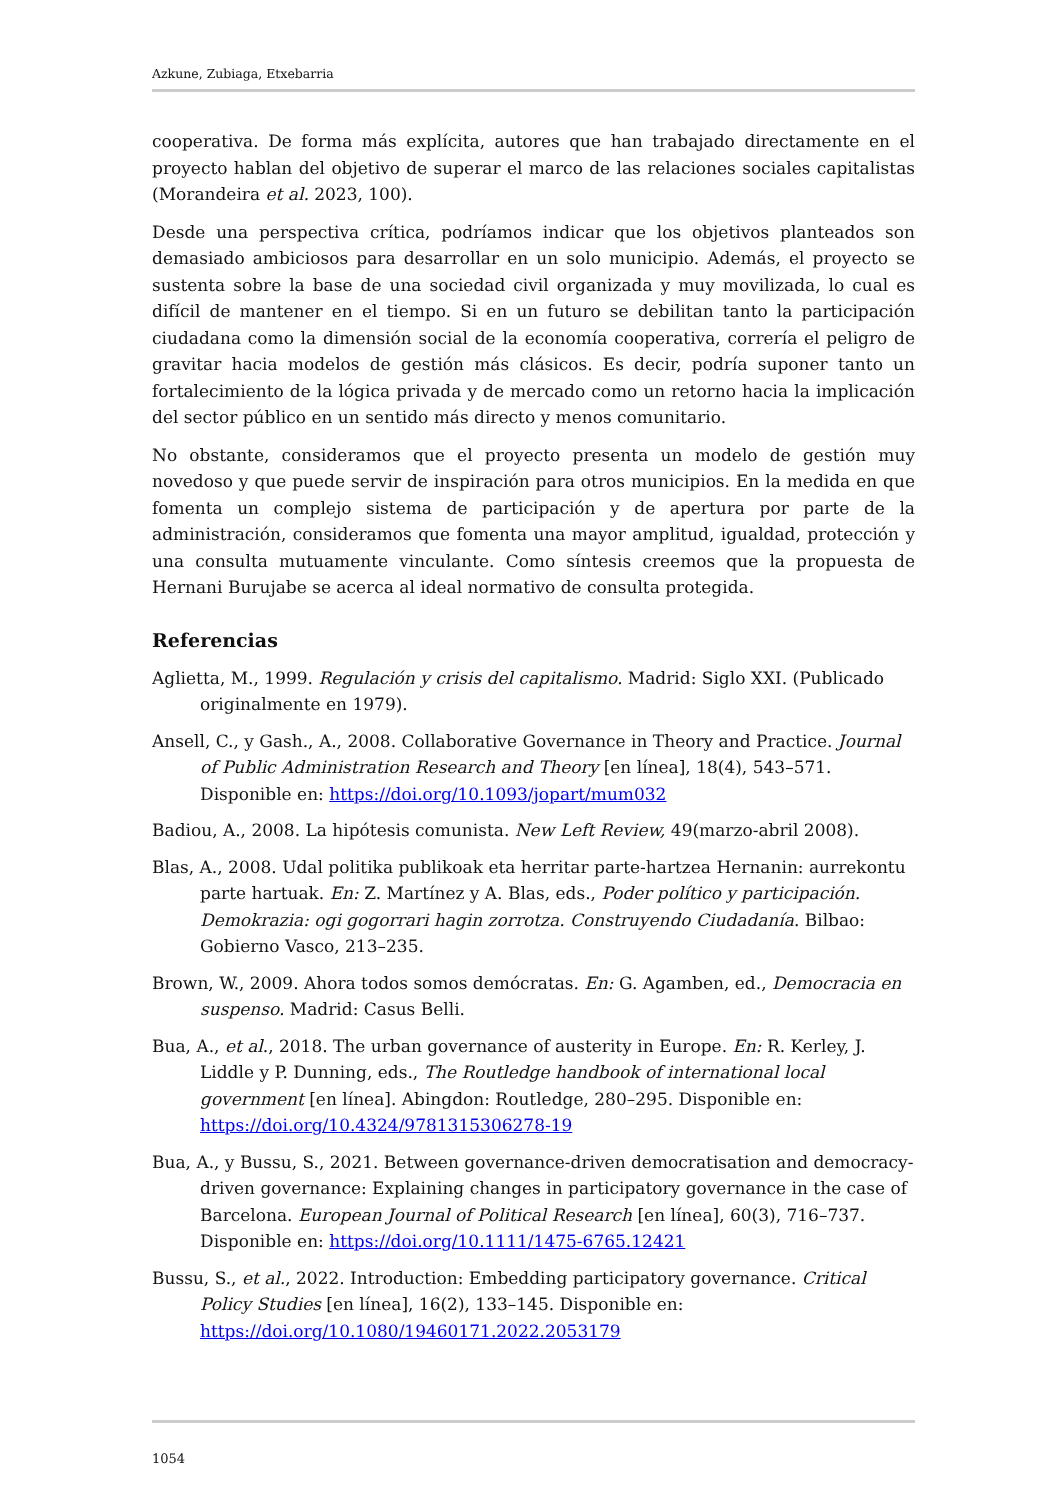Azkune, Zubiaga, Etxebarria
cooperativa. De forma más explícita, autores que han trabajado directamente en el proyecto hablan del objetivo de superar el marco de las relaciones sociales capitalistas (Morandeira et al. 2023, 100).
Desde una perspectiva crítica, podríamos indicar que los objetivos planteados son demasiado ambiciosos para desarrollar en un solo municipio. Además, el proyecto se sustenta sobre la base de una sociedad civil organizada y muy movilizada, lo cual es difícil de mantener en el tiempo. Si en un futuro se debilitan tanto la participación ciudadana como la dimensión social de la economía cooperativa, correría el peligro de gravitar hacia modelos de gestión más clásicos. Es decir, podría suponer tanto un fortalecimiento de la lógica privada y de mercado como un retorno hacia la implicación del sector público en un sentido más directo y menos comunitario.
No obstante, consideramos que el proyecto presenta un modelo de gestión muy novedoso y que puede servir de inspiración para otros municipios. En la medida en que fomenta un complejo sistema de participación y de apertura por parte de la administración, consideramos que fomenta una mayor amplitud, igualdad, protección y una consulta mutuamente vinculante. Como síntesis creemos que la propuesta de Hernani Burujabe se acerca al ideal normativo de consulta protegida.
Referencias
Aglietta, M., 1999. Regulación y crisis del capitalismo. Madrid: Siglo XXI. (Publicado originalmente en 1979).
Ansell, C., y Gash., A., 2008. Collaborative Governance in Theory and Practice. Journal of Public Administration Research and Theory [en línea], 18(4), 543–571. Disponible en: https://doi.org/10.1093/jopart/mum032
Badiou, A., 2008. La hipótesis comunista. New Left Review, 49(marzo-abril 2008).
Blas, A., 2008. Udal politika publikoak eta herritar parte-hartzea Hernanin: aurrekontu parte hartuak. En: Z. Martínez y A. Blas, eds., Poder político y participación. Demokrazia: ogi gogorrari hagin zorrotza. Construyendo Ciudadanía. Bilbao: Gobierno Vasco, 213–235.
Brown, W., 2009. Ahora todos somos demócratas. En: G. Agamben, ed., Democracia en suspenso. Madrid: Casus Belli.
Bua, A., et al., 2018. The urban governance of austerity in Europe. En: R. Kerley, J. Liddle y P. Dunning, eds., The Routledge handbook of international local government [en línea]. Abingdon: Routledge, 280–295. Disponible en: https://doi.org/10.4324/9781315306278-19
Bua, A., y Bussu, S., 2021. Between governance-driven democratisation and democracy-driven governance: Explaining changes in participatory governance in the case of Barcelona. European Journal of Political Research [en línea], 60(3), 716–737. Disponible en: https://doi.org/10.1111/1475-6765.12421
Bussu, S., et al., 2022. Introduction: Embedding participatory governance. Critical Policy Studies [en línea], 16(2), 133–145. Disponible en: https://doi.org/10.1080/19460171.2022.2053179
1054